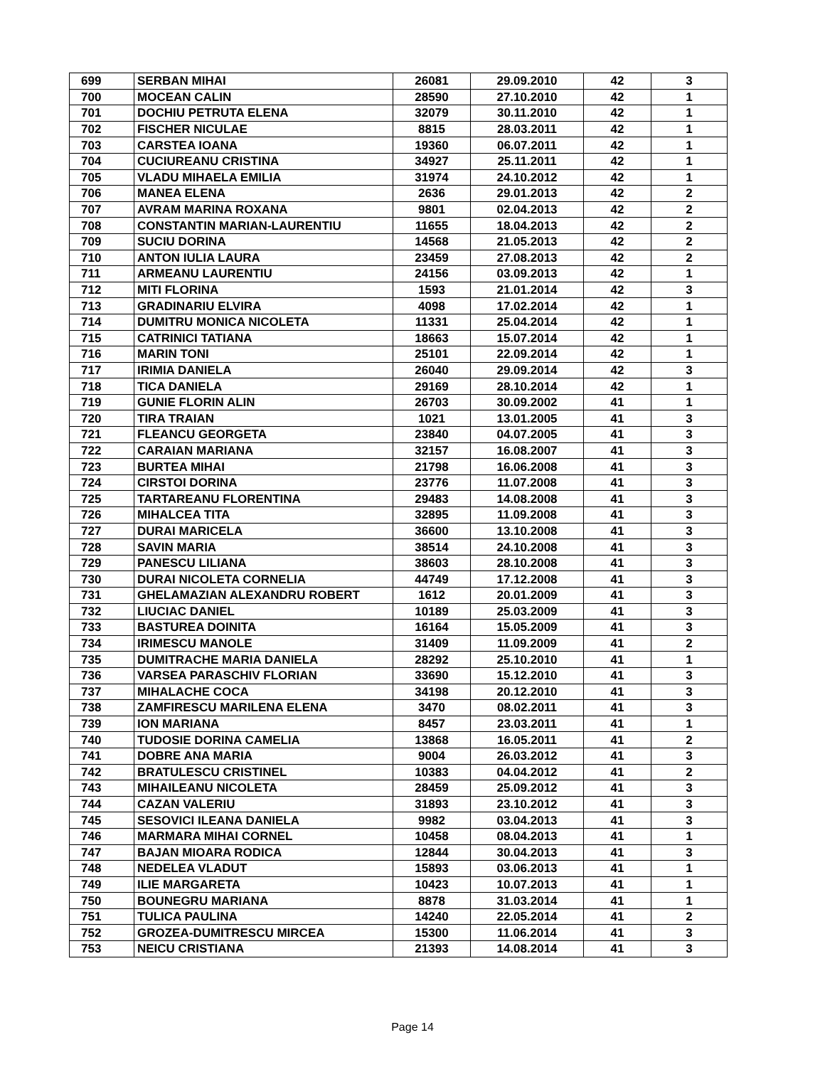| 699 | SERBAN MIHAI | 26081 | 29.09.2010 | 42 | 3 |
| 700 | MOCEAN CALIN | 28590 | 27.10.2010 | 42 | 1 |
| 701 | DOCHIU PETRUTA ELENA | 32079 | 30.11.2010 | 42 | 1 |
| 702 | FISCHER NICULAE | 8815 | 28.03.2011 | 42 | 1 |
| 703 | CARSTEA IOANA | 19360 | 06.07.2011 | 42 | 1 |
| 704 | CUCIUREANU CRISTINA | 34927 | 25.11.2011 | 42 | 1 |
| 705 | VLADU MIHAELA EMILIA | 31974 | 24.10.2012 | 42 | 1 |
| 706 | MANEA ELENA | 2636 | 29.01.2013 | 42 | 2 |
| 707 | AVRAM MARINA ROXANA | 9801 | 02.04.2013 | 42 | 2 |
| 708 | CONSTANTIN MARIAN-LAURENTIU | 11655 | 18.04.2013 | 42 | 2 |
| 709 | SUCIU DORINA | 14568 | 21.05.2013 | 42 | 2 |
| 710 | ANTON IULIA LAURA | 23459 | 27.08.2013 | 42 | 2 |
| 711 | ARMEANU LAURENTIU | 24156 | 03.09.2013 | 42 | 1 |
| 712 | MITI FLORINA | 1593 | 21.01.2014 | 42 | 3 |
| 713 | GRADINARIU ELVIRA | 4098 | 17.02.2014 | 42 | 1 |
| 714 | DUMITRU MONICA NICOLETA | 11331 | 25.04.2014 | 42 | 1 |
| 715 | CATRINICI TATIANA | 18663 | 15.07.2014 | 42 | 1 |
| 716 | MARIN TONI | 25101 | 22.09.2014 | 42 | 1 |
| 717 | IRIMIA DANIELA | 26040 | 29.09.2014 | 42 | 3 |
| 718 | TICA DANIELA | 29169 | 28.10.2014 | 42 | 1 |
| 719 | GUNIE FLORIN ALIN | 26703 | 30.09.2002 | 41 | 1 |
| 720 | TIRA TRAIAN | 1021 | 13.01.2005 | 41 | 3 |
| 721 | FLEANCU GEORGETA | 23840 | 04.07.2005 | 41 | 3 |
| 722 | CARAIAN MARIANA | 32157 | 16.08.2007 | 41 | 3 |
| 723 | BURTEA MIHAI | 21798 | 16.06.2008 | 41 | 3 |
| 724 | CIRSTOI DORINA | 23776 | 11.07.2008 | 41 | 3 |
| 725 | TARTAREANU FLORENTINA | 29483 | 14.08.2008 | 41 | 3 |
| 726 | MIHALCEA TITA | 32895 | 11.09.2008 | 41 | 3 |
| 727 | DURAI MARICELA | 36600 | 13.10.2008 | 41 | 3 |
| 728 | SAVIN MARIA | 38514 | 24.10.2008 | 41 | 3 |
| 729 | PANESCU LILIANA | 38603 | 28.10.2008 | 41 | 3 |
| 730 | DURAI NICOLETA CORNELIA | 44749 | 17.12.2008 | 41 | 3 |
| 731 | GHELAMAZIAN ALEXANDRU ROBERT | 1612 | 20.01.2009 | 41 | 3 |
| 732 | LIUCIAC DANIEL | 10189 | 25.03.2009 | 41 | 3 |
| 733 | BASTUREA DOINITA | 16164 | 15.05.2009 | 41 | 3 |
| 734 | IRIMESCU MANOLE | 31409 | 11.09.2009 | 41 | 2 |
| 735 | DUMITRACHE MARIA DANIELA | 28292 | 25.10.2010 | 41 | 1 |
| 736 | VARSEA PARASCHIV FLORIAN | 33690 | 15.12.2010 | 41 | 3 |
| 737 | MIHALACHE COCA | 34198 | 20.12.2010 | 41 | 3 |
| 738 | ZAMFIRESCU MARILENA ELENA | 3470 | 08.02.2011 | 41 | 3 |
| 739 | ION MARIANA | 8457 | 23.03.2011 | 41 | 1 |
| 740 | TUDOSIE DORINA CAMELIA | 13868 | 16.05.2011 | 41 | 2 |
| 741 | DOBRE ANA MARIA | 9004 | 26.03.2012 | 41 | 3 |
| 742 | BRATULESCU CRISTINEL | 10383 | 04.04.2012 | 41 | 2 |
| 743 | MIHAILEANU NICOLETA | 28459 | 25.09.2012 | 41 | 3 |
| 744 | CAZAN VALERIU | 31893 | 23.10.2012 | 41 | 3 |
| 745 | SESOVICI ILEANA DANIELA | 9982 | 03.04.2013 | 41 | 3 |
| 746 | MARMARA MIHAI CORNEL | 10458 | 08.04.2013 | 41 | 1 |
| 747 | BAJAN MIOARA RODICA | 12844 | 30.04.2013 | 41 | 3 |
| 748 | NEDELEA VLADUT | 15893 | 03.06.2013 | 41 | 1 |
| 749 | ILIE MARGARETA | 10423 | 10.07.2013 | 41 | 1 |
| 750 | BOUNEGRU MARIANA | 8878 | 31.03.2014 | 41 | 1 |
| 751 | TULICA PAULINA | 14240 | 22.05.2014 | 41 | 2 |
| 752 | GROZEA-DUMITRESCU MIRCEA | 15300 | 11.06.2014 | 41 | 3 |
| 753 | NEICU CRISTIANA | 21393 | 14.08.2014 | 41 | 3 |
Page 14